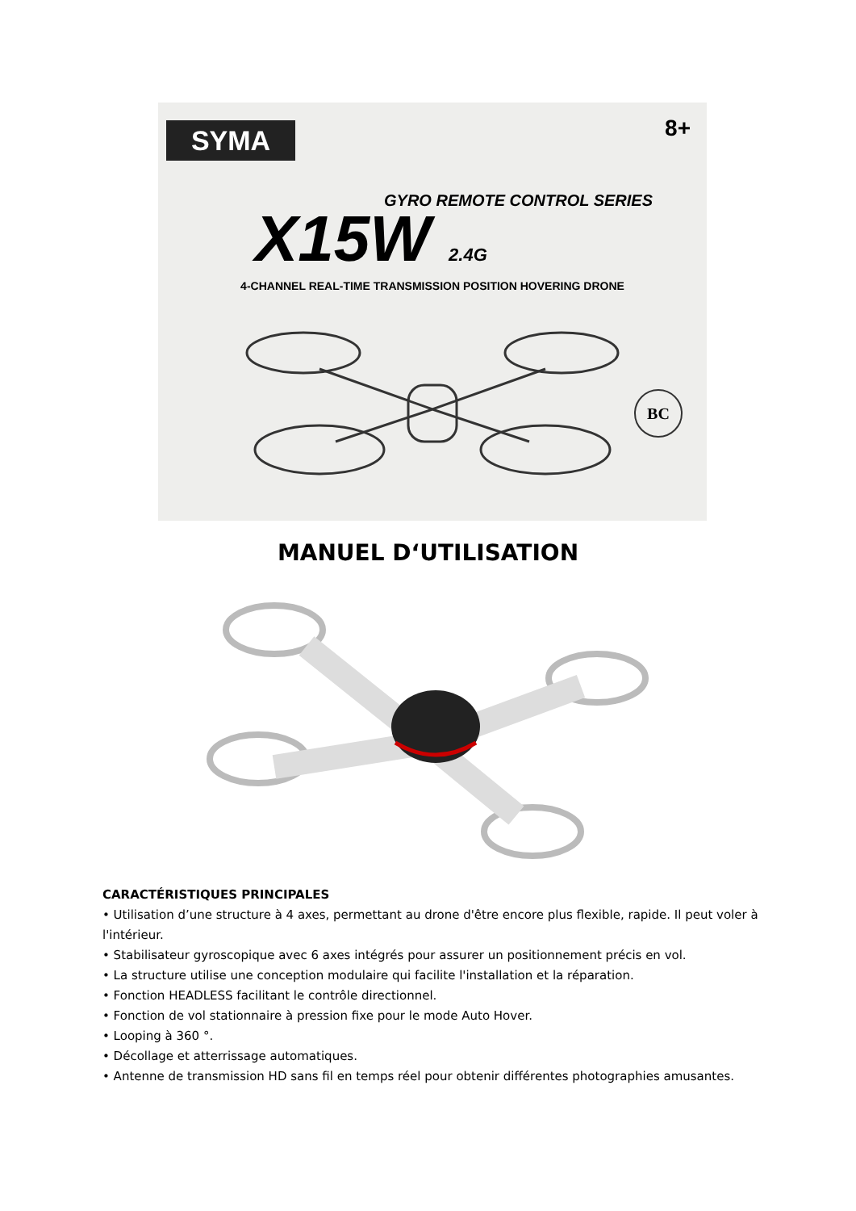SYMA
8+
GYRO REMOTE CONTROL SERIES
X15W 2.4G
4-CHANNEL REAL-TIME TRANSMISSION POSITION HOVERING DRONE
BC
MANUEL D‘UTILISATION
CARACTÉRISTIQUES PRINCIPALES
• Utilisation d’une structure à 4 axes, permettant au drone d'être encore plus flexible, rapide. Il peut voler à l'intérieur.
• Stabilisateur gyroscopique avec 6 axes intégrés pour assurer un positionnement précis en vol.
• La structure utilise une conception modulaire qui facilite l'installation et la réparation.
• Fonction HEADLESS facilitant le contrôle directionnel.
• Fonction de vol stationnaire à pression fixe pour le mode Auto Hover.
• Looping à 360 °.
• Décollage et atterrissage automatiques.
• Antenne de transmission HD sans fil en temps réel pour obtenir différentes photographies amusantes.